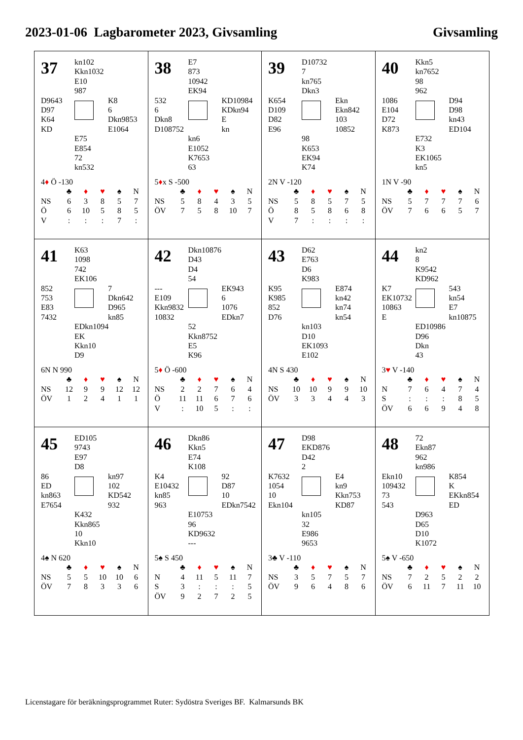2023-01-06 Lagbarometer 2023, Givsamling Givsamling
37
kn102
Kkn1032
E10
987
D9643
D97
K64
KD
K8
6
Dkn9853
E1064
E75
E854
72
kn532
4♦ Ö -130
| | ♣ | ♦ | ♥ | ♠ | N |
| --- | --- | --- | --- | --- | --- |
| NS | 6 | 3 | 8 | 5 | 7 |
| Ö | 6 | 10 | 5 | 8 | 5 |
| V | : | : | : | 7 | : |
38
E7
873
10942
EK94
532
6
Dkn8
D108752
KD10984
KDkn94
E
kn
kn6
E1052
K7653
63
5♦x S -500
| | ♣ | ♦ | ♥ | ♠ | N |
| --- | --- | --- | --- | --- | --- |
| NS | 5 | 8 | 4 | 3 | 5 |
| ÖV | 7 | 5 | 8 | 10 | 7 |
39
D10732
7
kn765
Dkn3
K654
D109
D82
E96
Ekn
Ekn842
103
10852
98
K653
EK94
K74
2N V -120
| | ♣ | ♦ | ♥ | ♠ | N |
| --- | --- | --- | --- | --- | --- |
| NS | 5 | 8 | 5 | 7 | 5 |
| Ö | 8 | 5 | 8 | 6 | 8 |
| V | 7 | : | : | : | : |
40
Kkn5
kn7652
98
962
1086
E104
D72
K873
D94
D98
kn43
ED104
E732
K3
EK1065
kn5
1N V -90
| | ♣ | ♦ | ♥ | ♠ | N |
| --- | --- | --- | --- | --- | --- |
| NS | 5 | 7 | 7 | 7 | 6 |
| ÖV | 7 | 6 | 6 | 5 | 7 |
41
K63
1098
742
EK106
852
753
E83
7432
7
Dkn642
D965
kn85
EDkn1094
EK
Kkn10
D9
6N N 990
| | ♣ | ♦ | ♥ | ♠ | N |
| --- | --- | --- | --- | --- | --- |
| NS | 12 | 9 | 9 | 12 | 12 |
| ÖV | 1 | 2 | 4 | 1 | 1 |
42
Dkn10876
D43
D4
54
---
E109
Kkn9832
10832
EK943
6
1076
EDkn7
52
Kkn8752
E5
K96
5♦ Ö -600
| | ♣ | ♦ | ♥ | ♠ | N |
| --- | --- | --- | --- | --- | --- |
| NS | 2 | 2 | 7 | 6 | 4 |
| Ö | 11 | 11 | 6 | 7 | 6 |
| V | : | 10 | 5 | : | : |
43
D62
E763
D6
K983
K95
K985
852
D76
E874
kn42
kn74
kn54
kn103
D10
EK1093
E102
4N S 430
| | ♣ | ♦ | ♥ | ♠ | N |
| --- | --- | --- | --- | --- | --- |
| NS | 10 | 10 | 9 | 9 | 10 |
| ÖV | 3 | 3 | 4 | 4 | 3 |
44
kn2
8
K9542
KD962
K7
EK10732
10863
E
543
kn54
E7
kn10875
ED10986
D96
Dkn
43
3♥ V -140
| | ♣ | ♦ | ♥ | ♠ | N |
| --- | --- | --- | --- | --- | --- |
| N | 7 | 6 | 4 | 7 | 4 |
| S | : | : | : | 8 | 5 |
| ÖV | 6 | 6 | 9 | 4 | 8 |
45
ED105
9743
E97
D8
86
ED
kn863
E7654
kn97
102
KD542
932
K432
Kkn865
10
Kkn10
4♠ N 620
| | ♣ | ♦ | ♥ | ♠ | N |
| --- | --- | --- | --- | --- | --- |
| NS | 5 | 5 | 10 | 10 | 6 |
| ÖV | 7 | 8 | 3 | 3 | 6 |
46
Dkn86
Kkn5
E74
K108
K4
E10432
kn85
963
92
D87
10
EDkn7542
E10753
96
KD9632
---
5♠ S 450
| | ♣ | ♦ | ♥ | ♠ | N |
| --- | --- | --- | --- | --- | --- |
| N | 4 | 11 | 5 | 11 | 7 |
| S | 3 | : | : | : | 5 |
| ÖV | 9 | 2 | 7 | 2 | 5 |
47
D98
EKD876
D42
2
K7632
1054
10
Ekn104
E4
kn9
Kkn753
KD87
kn105
32
E986
9653
3♣ V -110
| | ♣ | ♦ | ♥ | ♠ | N |
| --- | --- | --- | --- | --- | --- |
| NS | 3 | 5 | 7 | 5 | 7 |
| ÖV | 9 | 6 | 4 | 8 | 6 |
48
72
Ekn87
962
kn986
Ekn10
109432
73
543
K854
K
EKkn854
ED
D963
D65
D10
K1072
5♠ V -650
| | ♣ | ♦ | ♥ | ♠ | N |
| --- | --- | --- | --- | --- | --- |
| NS | 7 | 2 | 5 | 2 | 2 |
| ÖV | 6 | 11 | 7 | 11 | 10 |
Licenstagare för beräkningsprogrammet Ruter: Sydöstra Sveriges BF. Kalmarsunds BK